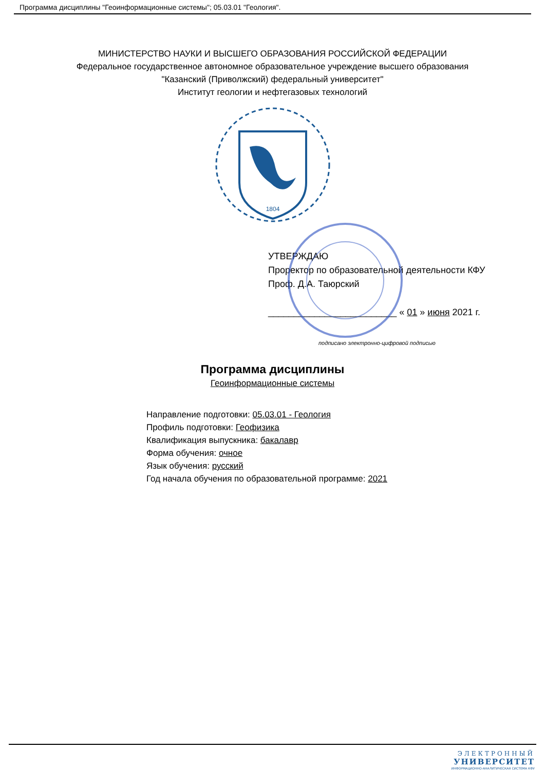Программа дисциплины "Геоинформационные системы"; 05.03.01 "Геология".
МИНИСТЕРСТВО НАУКИ И ВЫСШЕГО ОБРАЗОВАНИЯ РОССИЙСКОЙ ФЕДЕРАЦИИ
Федеральное государственное автономное образовательное учреждение высшего образования
"Казанский (Приволжский) федеральный университет"
Институт геологии и нефтегазовых технологий
1804
УТВЕРЖДАЮ
Проректор по образовательной деятельности КФУ
Проф. Д.А. Таюрский
_________________________ « 01 » июня 2021 г.
подписано электронно-цифровой подписью
Программа дисциплины
Геоинформационные системы
Направление подготовки: 05.03.01 - Геология
Профиль подготовки: Геофизика
Квалификация выпускника: бакалавр
Форма обучения: очное
Язык обучения: русский
Год начала обучения по образовательной программе: 2021
ЭЛЕКТРОННЫЙ
УНИВЕРСИТЕТ
ИНФОРМАЦИОННО-АНАЛИТИЧЕСКАЯ СИСТЕМА КФУ